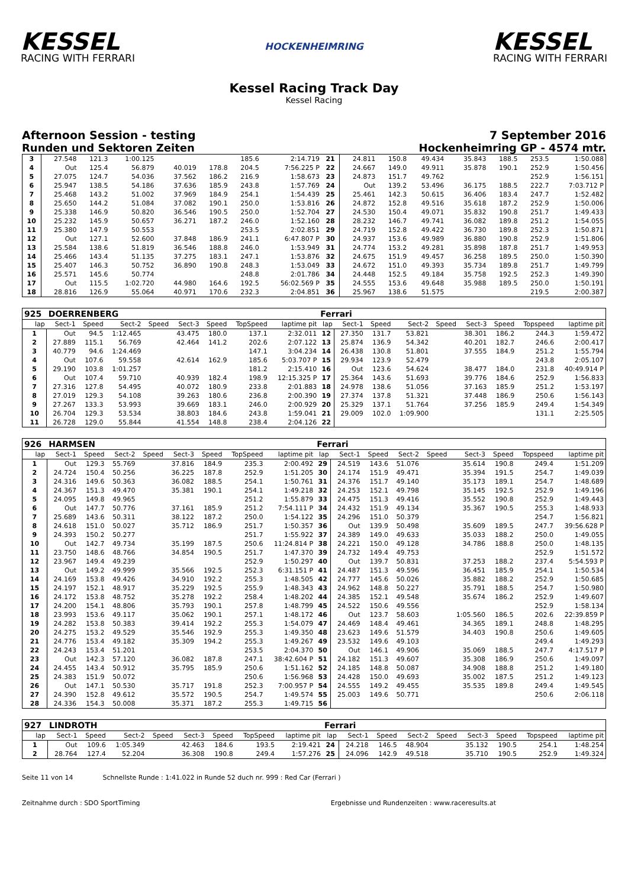KESSEL
RACING WITH FERRARI
HOCKENHEIMRING
KESSEL
RACING WITH FERRARI
Kessel Racing Track Day
Kessel Racing
Afternoon Session - testing 7 September 2016
Runden und Sektoren Zeiten Hockenheimring GP - 4574 mtr.
| 3 | 27.548 | 121.3 | 1:00.125 | | | | 185.6 | 2:14.719 | 21 | 24.811 | 150.8 | 49.434 | | 35.843 | 188.5 | 253.5 | 1:50.088 |
| 4 | Out | 125.4 | 56.879 | | 40.019 | 178.8 | 204.5 | 7:56.225 P | 22 | 24.667 | 149.0 | 49.911 | | 35.878 | 190.1 | 252.9 | 1:50.456 |
| 5 | 27.075 | 124.7 | 54.036 | | 37.562 | 186.2 | 216.9 | 1:58.673 | 23 | 24.873 | 151.7 | 49.762 | | | | 252.9 | 1:56.151 |
| 6 | 25.947 | 138.5 | 54.186 | | 37.636 | 185.9 | 243.8 | 1:57.769 | 24 | Out | 139.2 | 53.496 | | 36.175 | 188.5 | 222.7 | 7:03.712 P |
| 7 | 25.468 | 143.2 | 51.002 | | 37.969 | 184.9 | 254.1 | 1:54.439 | 25 | 25.461 | 142.3 | 50.615 | | 36.406 | 183.4 | 247.7 | 1:52.482 |
| 8 | 25.650 | 144.2 | 51.084 | | 37.082 | 190.1 | 250.0 | 1:53.816 | 26 | 24.872 | 152.8 | 49.516 | | 35.618 | 187.2 | 252.9 | 1:50.006 |
| 9 | 25.338 | 146.9 | 50.820 | | 36.546 | 190.5 | 250.0 | 1:52.704 | 27 | 24.530 | 150.4 | 49.071 | | 35.832 | 190.8 | 251.7 | 1:49.433 |
| 10 | 25.232 | 145.9 | 50.657 | | 36.271 | 187.2 | 246.0 | 1:52.160 | 28 | 28.232 | 146.7 | 49.741 | | 36.082 | 189.8 | 251.2 | 1:54.055 |
| 11 | 25.380 | 147.9 | 50.553 | | | | 253.5 | 2:02.851 | 29 | 24.719 | 152.8 | 49.422 | | 36.730 | 189.8 | 252.3 | 1:50.871 |
| 12 | Out | 127.1 | 52.600 | | 37.848 | 186.9 | 241.1 | 6:47.807 P | 30 | 24.937 | 153.6 | 49.989 | | 36.880 | 190.8 | 252.9 | 1:51.806 |
| 13 | 25.584 | 138.6 | 51.819 | | 36.546 | 188.8 | 246.0 | 1:53.949 | 31 | 24.774 | 153.2 | 49.281 | | 35.898 | 187.8 | 251.7 | 1:49.953 |
| 14 | 25.466 | 143.4 | 51.135 | | 37.275 | 183.1 | 247.1 | 1:53.876 | 32 | 24.675 | 151.9 | 49.457 | | 36.258 | 189.5 | 250.0 | 1:50.390 |
| 15 | 25.407 | 146.3 | 50.752 | | 36.890 | 190.8 | 248.3 | 1:53.049 | 33 | 24.672 | 151.0 | 49.393 | | 35.734 | 189.8 | 251.7 | 1:49.799 |
| 16 | 25.571 | 145.6 | 50.774 | | | | 248.8 | 2:01.786 | 34 | 24.448 | 152.5 | 49.184 | | 35.758 | 192.5 | 252.3 | 1:49.390 |
| 17 | Out | 115.5 | 1:02.720 | | 44.980 | 164.6 | 192.5 | 56:02.569 P | 35 | 24.555 | 153.6 | 49.648 | | 35.988 | 189.5 | 250.0 | 1:50.191 |
| 18 | 28.816 | 126.9 | 55.064 | | 40.971 | 170.6 | 232.3 | 2:04.851 | 36 | 25.967 | 138.6 | 51.575 | | | | 219.5 | 2:00.387 |
| 925 | DOERRENBERG | | | | | | | | Ferrari | | | | | | | | |
| lap | Sect-1 | Speed | Sect-2 | Speed | Sect-3 | Speed | TopSpeed | laptime pit | lap | Sect-1 | Speed | Sect-2 | Speed | Sect-3 | Speed | Topspeed | laptime pit |
| 1 | Out | 94.5 | 1:12.465 | | 43.475 | 180.0 | 137.1 | 2:32.011 | 12 | 27.350 | 131.7 | 53.821 | | 38.301 | 186.2 | 244.3 | 1:59.472 |
| 2 | 27.889 | 115.1 | 56.769 | | 42.464 | 141.2 | 202.6 | 2:07.122 | 13 | 25.874 | 136.9 | 54.342 | | 40.201 | 182.7 | 246.6 | 2:00.417 |
| 3 | 40.779 | 94.6 | 1:24.469 | | | | 147.1 | 3:04.234 | 14 | 26.438 | 130.8 | 51.801 | | 37.555 | 184.9 | 251.2 | 1:55.794 |
| 4 | Out | 107.6 | 59.558 | | 42.614 | 162.9 | 185.6 | 5:03.707 P | 15 | 29.934 | 123.9 | 52.479 | | | | 243.8 | 2:05.107 |
| 5 | 29.190 | 103.8 | 1:01.257 | | | | 181.2 | 2:15.410 | 16 | Out | 123.6 | 54.624 | | 38.477 | 184.0 | 231.8 | 40:49.914 P |
| 6 | Out | 107.4 | 59.710 | | 40.939 | 182.4 | 198.9 | 12:15.325 P | 17 | 25.364 | 143.6 | 51.693 | | 39.776 | 184.6 | 252.9 | 1:56.833 |
| 7 | 27.316 | 127.8 | 54.495 | | 40.072 | 180.9 | 233.8 | 2:01.883 | 18 | 24.978 | 138.6 | 51.056 | | 37.163 | 185.9 | 251.2 | 1:53.197 |
| 8 | 27.019 | 129.3 | 54.108 | | 39.263 | 180.6 | 236.8 | 2:00.390 | 19 | 27.374 | 137.8 | 51.321 | | 37.448 | 186.9 | 250.6 | 1:56.143 |
| 9 | 27.267 | 133.3 | 53.993 | | 39.669 | 183.1 | 246.0 | 2:00.929 | 20 | 25.329 | 137.1 | 51.764 | | 37.256 | 185.9 | 249.4 | 1:54.349 |
| 10 | 26.704 | 129.3 | 53.534 | | 38.803 | 184.6 | 243.8 | 1:59.041 | 21 | 29.009 | 102.0 | 1:09.900 | | | | 131.1 | 2:25.505 |
| 11 | 26.728 | 129.0 | 55.844 | | 41.554 | 148.8 | 238.4 | 2:04.126 | 22 | | | | | | | | |
| 926 | HARMSEN | | | | | | | | Ferrari | | | | | | | | |
| lap | Sect-1 | Speed | Sect-2 | Speed | Sect-3 | Speed | TopSpeed | laptime pit | lap | Sect-1 | Speed | Sect-2 | Speed | Sect-3 | Speed | Topspeed | laptime pit |
| 1 | Out | 129.3 | 55.769 | | 37.816 | 184.9 | 235.3 | 2:00.492 | 29 | 24.519 | 143.6 | 51.076 | | 35.614 | 190.8 | 249.4 | 1:51.209 |
| 2 | 24.724 | 150.4 | 50.256 | | 36.225 | 187.8 | 252.9 | 1:51.205 | 30 | 24.174 | 151.9 | 49.471 | | 35.394 | 191.5 | 254.7 | 1:49.039 |
| 3 | 24.316 | 149.6 | 50.363 | | 36.082 | 188.5 | 254.1 | 1:50.761 | 31 | 24.376 | 151.7 | 49.140 | | 35.173 | 189.1 | 254.7 | 1:48.689 |
| 4 | 24.367 | 151.3 | 49.470 | | 35.381 | 190.1 | 254.1 | 1:49.218 | 32 | 24.253 | 152.1 | 49.798 | | 35.145 | 192.5 | 252.9 | 1:49.196 |
| 5 | 24.095 | 149.8 | 49.965 | | | | 251.2 | 1:55.879 | 33 | 24.475 | 151.3 | 49.416 | | 35.552 | 190.8 | 252.9 | 1:49.443 |
| 6 | Out | 147.7 | 50.776 | | 37.161 | 185.9 | 251.2 | 7:54.111 P | 34 | 24.432 | 151.9 | 49.134 | | 35.367 | 190.5 | 255.3 | 1:48.933 |
| 7 | 25.689 | 143.6 | 50.311 | | 38.122 | 187.2 | 250.0 | 1:54.122 | 35 | 24.296 | 151.0 | 50.379 | | | | 254.7 | 1:56.821 |
| 8 | 24.618 | 151.0 | 50.027 | | 35.712 | 186.9 | 251.7 | 1:50.357 | 36 | Out | 139.9 | 50.498 | | 35.609 | 189.5 | 247.7 | 39:56.628 P |
| 9 | 24.393 | 150.2 | 50.277 | | | | 251.7 | 1:55.922 | 37 | 24.389 | 149.0 | 49.633 | | 35.033 | 188.2 | 250.0 | 1:49.055 |
| 10 | Out | 142.7 | 49.734 | | 35.199 | 187.5 | 250.6 | 11:24.814 P | 38 | 24.221 | 150.0 | 49.128 | | 34.786 | 188.8 | 250.0 | 1:48.135 |
| 11 | 23.750 | 148.6 | 48.766 | | 34.854 | 190.5 | 251.7 | 1:47.370 | 39 | 24.732 | 149.4 | 49.753 | | | | 252.9 | 1:51.572 |
| 12 | 23.967 | 149.4 | 49.239 | | | | 252.9 | 1:50.297 | 40 | Out | 139.7 | 50.831 | | 37.253 | 188.2 | 237.4 | 5:54.593 P |
| 13 | Out | 149.2 | 49.999 | | 35.566 | 192.5 | 252.3 | 6:31.151 P | 41 | 24.487 | 151.3 | 49.596 | | 36.451 | 185.9 | 254.1 | 1:50.534 |
| 14 | 24.169 | 153.8 | 49.426 | | 34.910 | 192.2 | 255.3 | 1:48.505 | 42 | 24.777 | 145.6 | 50.026 | | 35.882 | 188.2 | 252.9 | 1:50.685 |
| 15 | 24.197 | 152.1 | 48.917 | | 35.229 | 192.5 | 255.9 | 1:48.343 | 43 | 24.962 | 148.8 | 50.227 | | 35.791 | 188.5 | 254.7 | 1:50.980 |
| 16 | 24.172 | 153.8 | 48.752 | | 35.278 | 192.2 | 258.4 | 1:48.202 | 44 | 24.385 | 152.1 | 49.548 | | 35.674 | 186.2 | 252.9 | 1:49.607 |
| 17 | 24.200 | 154.1 | 48.806 | | 35.793 | 190.1 | 257.8 | 1:48.799 | 45 | 24.522 | 150.6 | 49.556 | | | | 252.9 | 1:58.134 |
| 18 | 23.993 | 153.6 | 49.117 | | 35.062 | 190.1 | 257.1 | 1:48.172 | 46 | Out | 123.7 | 58.603 | | 1:05.560 | 186.5 | 202.6 | 22:39.859 P |
| 19 | 24.282 | 153.8 | 50.383 | | 39.414 | 192.2 | 255.3 | 1:54.079 | 47 | 24.469 | 148.4 | 49.461 | | 34.365 | 189.1 | 248.8 | 1:48.295 |
| 20 | 24.275 | 153.2 | 49.529 | | 35.546 | 192.9 | 255.3 | 1:49.350 | 48 | 23.623 | 149.6 | 51.579 | | 34.403 | 190.8 | 250.6 | 1:49.605 |
| 21 | 24.776 | 153.4 | 49.182 | | 35.309 | 194.2 | 255.3 | 1:49.267 | 49 | 23.532 | 149.6 | 49.103 | | | | 249.4 | 1:49.293 |
| 22 | 24.243 | 153.4 | 51.201 | | | | 253.5 | 2:04.370 | 50 | Out | 146.1 | 49.906 | | 35.069 | 188.5 | 247.7 | 4:17.517 P |
| 23 | Out | 142.3 | 57.120 | | 36.082 | 187.8 | 247.1 | 38:42.604 P | 51 | 24.182 | 151.3 | 49.607 | | 35.308 | 186.9 | 250.6 | 1:49.097 |
| 24 | 24.455 | 143.4 | 50.912 | | 35.795 | 185.9 | 250.6 | 1:51.162 | 52 | 24.185 | 148.8 | 50.087 | | 34.908 | 188.8 | 251.2 | 1:49.180 |
| 25 | 24.383 | 151.9 | 50.072 | | | | 250.6 | 1:56.968 | 53 | 24.428 | 150.0 | 49.693 | | 35.002 | 187.5 | 251.2 | 1:49.123 |
| 26 | Out | 147.1 | 50.530 | | 35.717 | 191.8 | 252.3 | 7:00.957 P | 54 | 24.555 | 149.2 | 49.455 | | 35.535 | 189.8 | 249.4 | 1:49.545 |
| 27 | 24.390 | 152.8 | 49.612 | | 35.572 | 190.5 | 254.7 | 1:49.574 | 55 | 25.003 | 149.6 | 50.771 | | | | 250.6 | 2:06.118 |
| 28 | 24.336 | 154.3 | 50.008 | | 35.371 | 187.2 | 255.3 | 1:49.715 | 56 | | | | | | | | |
| 927 | LINDROTH | | | | | | | | Ferrari | | | | | | | | |
| lap | Sect-1 | Speed | Sect-2 | Speed | Sect-3 | Speed | TopSpeed | laptime pit | lap | Sect-1 | Speed | Sect-2 | Speed | Sect-3 | Speed | Topspeed | laptime pit |
| 1 | Out | 109.6 | 1:05.349 | | 42.463 | 184.6 | 193.5 | 2:19.421 | 24 | 24.218 | 146.5 | 48.904 | | 35.132 | 190.5 | 254.1 | 1:48.254 |
| 2 | 28.764 | 127.4 | 52.204 | | 36.308 | 190.8 | 249.4 | 1:57.276 | 25 | 24.096 | 142.9 | 49.518 | | 35.710 | 190.5 | 252.9 | 1:49.324 |
Seite 11 von 14 Schnellste Runde : 1:41.022 in Runde 52 duch nr. 999 : Red Car (Ferrari )
Zeitnahme durch : SDO SportTiming Ergebnisse und Rundenzeiten : www.raceresults.at